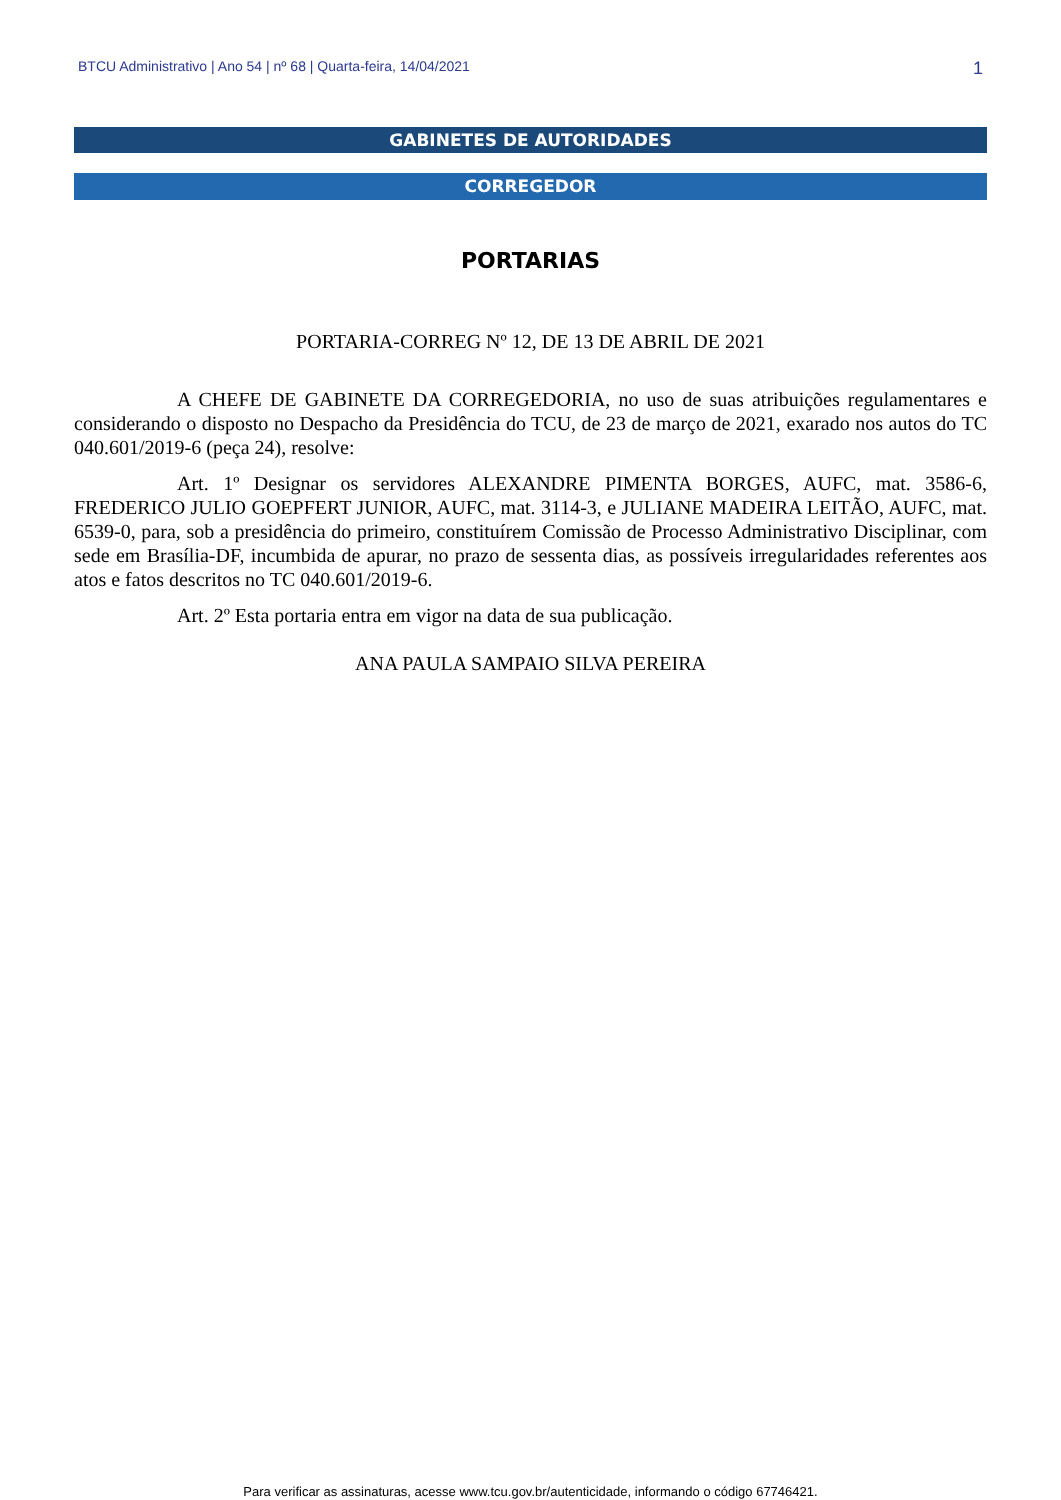BTCU Administrativo | Ano 54 | nº 68 | Quarta-feira, 14/04/2021 1
GABINETES DE AUTORIDADES
CORREGEDOR
PORTARIAS
PORTARIA-CORREG Nº 12, DE 13 DE ABRIL DE 2021
A CHEFE DE GABINETE DA CORREGEDORIA, no uso de suas atribuições regulamentares e considerando o disposto no Despacho da Presidência do TCU, de 23 de março de 2021, exarado nos autos do TC 040.601/2019-6 (peça 24), resolve:
Art. 1º Designar os servidores ALEXANDRE PIMENTA BORGES, AUFC, mat. 3586-6, FREDERICO JULIO GOEPFERT JUNIOR, AUFC, mat. 3114-3, e JULIANE MADEIRA LEITÃO, AUFC, mat. 6539-0, para, sob a presidência do primeiro, constituírem Comissão de Processo Administrativo Disciplinar, com sede em Brasília-DF, incumbida de apurar, no prazo de sessenta dias, as possíveis irregularidades referentes aos atos e fatos descritos no TC 040.601/2019-6.
Art. 2º Esta portaria entra em vigor na data de sua publicação.
ANA PAULA SAMPAIO SILVA PEREIRA
Para verificar as assinaturas, acesse www.tcu.gov.br/autenticidade, informando o código 67746421.